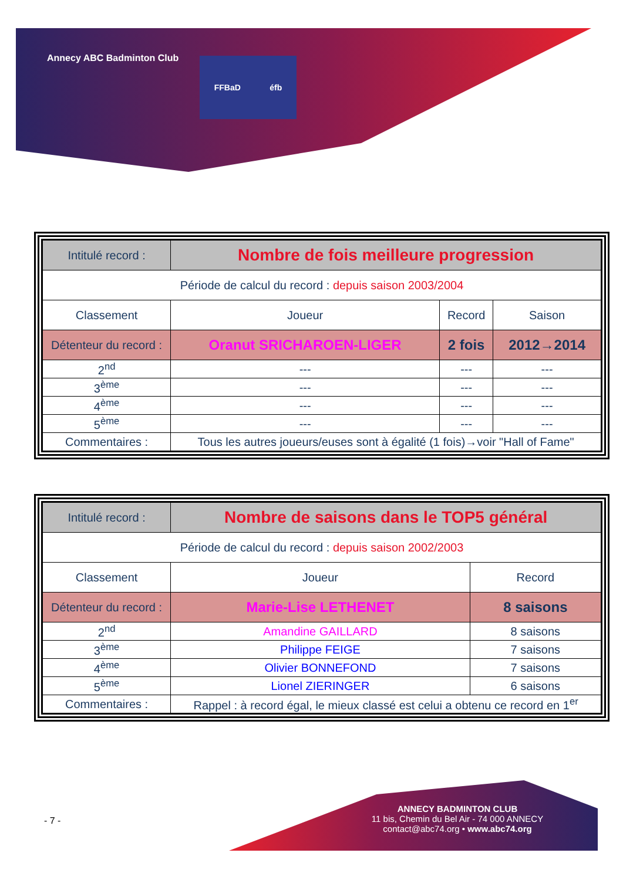Annecy ABC Badminton Club FFBaD éfb
| Intitulé record : | Nombre de fois meilleure progression | | |
| Période de calcul du record : depuis saison 2003/2004 | | | |
| Classement | Joueur | Record | Saison |
| Détenteur du record : | Oranut SRICHAROEN-LIGER | 2 fois | 2012→2014 |
| 2<sup>nd</sup> | --- | --- | --- |
| 3<sup>ème</sup> | --- | --- | --- |
| 4<sup>ème</sup> | --- | --- | --- |
| 5<sup>ème</sup> | --- | --- | --- |
| Commentaires : | Tous les autres joueurs/euses sont à égalité (1 fois)→voir "Hall of Fame" | | |
| Intitulé record : | Nombre de saisons dans le TOP5 général | |
| Période de calcul du record : depuis saison 2002/2003 | | |
| Classement | Joueur | Record |
| Détenteur du record : | Marie-Lise LETHENET | 8 saisons |
| 2<sup>nd</sup> | Amandine GAILLARD | 8 saisons |
| 3<sup>ème</sup> | Philippe FEIGE | 7 saisons |
| 4<sup>ème</sup> | Olivier BONNEFOND | 7 saisons |
| 5<sup>ème</sup> | Lionel ZIERINGER | 6 saisons |
| Commentaires : | Rappel : à record égal, le mieux classé est celui a obtenu ce record en 1<sup>er</sup> | |
- 7 -
ANNECY BADMINTON CLUB
11 bis, Chemin du Bel Air - 74 000 ANNECY
contact@abc74.org • www.abc74.org